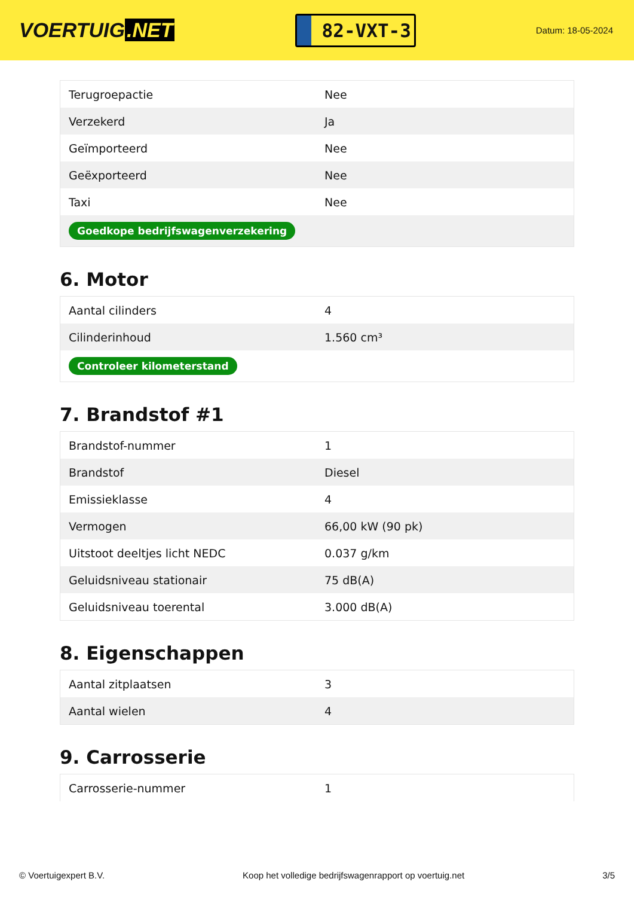VOERTUIG.NET
82-VXT-3
Datum: 18-05-2024
| Terugroepactie | Nee |
| Verzekerd | Ja |
| Geïmporteerd | Nee |
| Geëxporteerd | Nee |
| Taxi | Nee |
| Goedkope bedrijfswagenverzekering | |
6. Motor
| Aantal cilinders | 4 |
| Cilinderinhoud | 1.560 cm³ |
| Controleer kilometerstand | |
7. Brandstof #1
| Brandstof-nummer | 1 |
| Brandstof | Diesel |
| Emissieklasse | 4 |
| Vermogen | 66,00 kW (90 pk) |
| Uitstoot deeltjes licht NEDC | 0.037 g/km |
| Geluidsniveau stationair | 75 dB(A) |
| Geluidsniveau toerental | 3.000 dB(A) |
8. Eigenschappen
| Aantal zitplaatsen | 3 |
| Aantal wielen | 4 |
9. Carrosserie
| Carrosserie-nummer | 1 |
© Voertuigexpert B.V. Koop het volledige bedrijfswagenrapport op voertuig.net 3/5